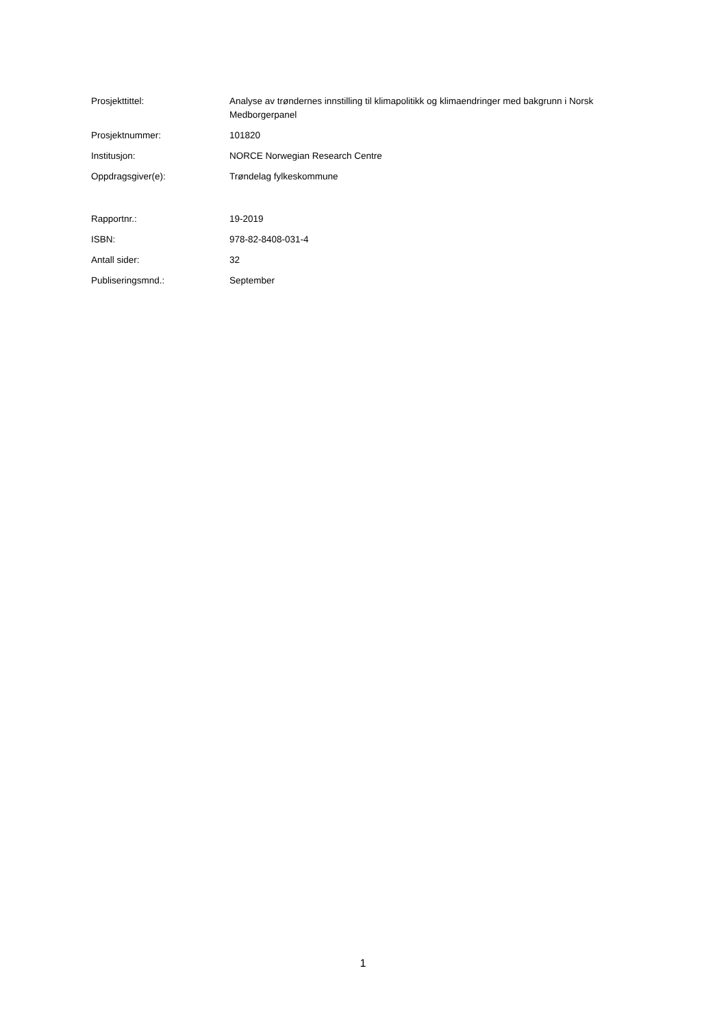| Prosjekttittel: | Analyse av trøndernes innstilling til klimapolitikk og klimaendringer med bakgrunn i Norsk Medborgerpanel |
| Prosjektnummer: | 101820 |
| Institusjon: | NORCE Norwegian Research Centre |
| Oppdragsgiver(e): | Trøndelag fylkeskommune |
| Rapportnr.: | 19-2019 |
| ISBN: | 978-82-8408-031-4 |
| Antall sider: | 32 |
| Publiseringsmnd.: | September |
1